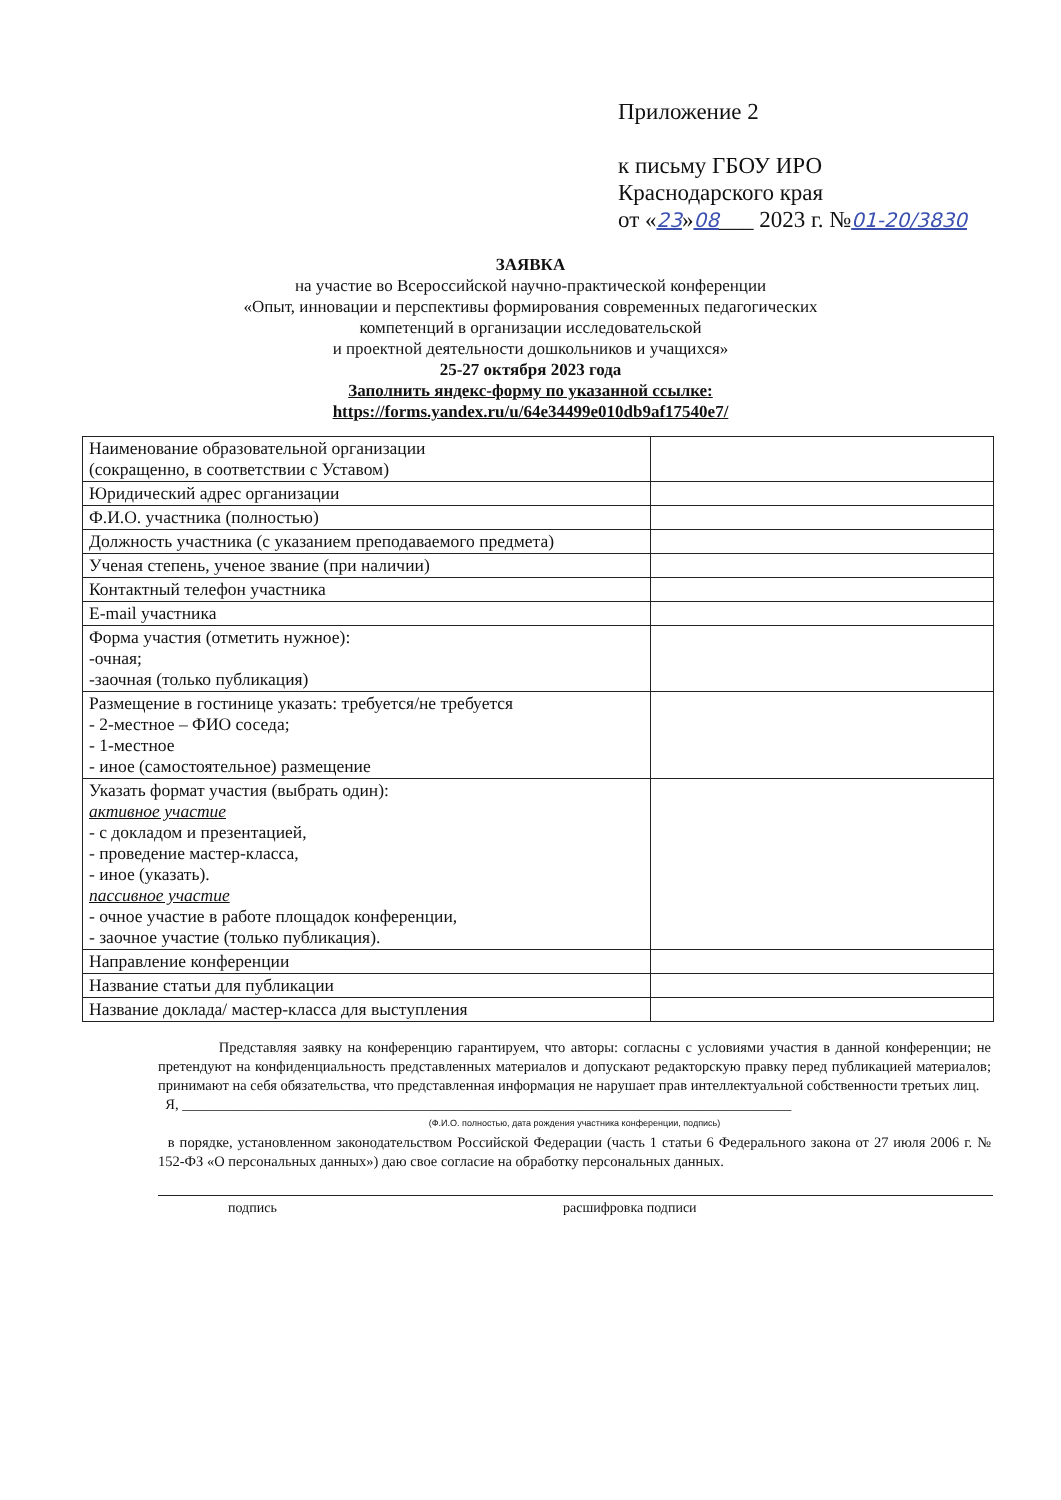Приложение 2
к письму ГБОУ ИРО
Краснодарского края
от «23»08___ 2023 г. №01-20/3830
ЗАЯВКА
на участие во Всероссийской научно-практической конференции
«Опыт, инновации и перспективы формирования современных педагогических
компетенций в организации исследовательской
и проектной деятельности дошкольников и учащихся»
25-27 октября 2023 года
Заполнить яндекс-форму по указанной ссылке:
https://forms.yandex.ru/u/64e34499e010db9af17540e7/
| Наименование образовательной организации (сокращенно, в соответствии с Уставом) | |
| Юридический адрес организации | |
| Ф.И.О. участника (полностью) | |
| Должность участника (с указанием преподаваемого предмета) | |
| Ученая степень, ученое звание (при наличии) | |
| Контактный телефон участника | |
| E-mail участника | |
| Форма участия (отметить нужное): -очная; -заочная (только публикация) | |
| Размещение в гостинице указать: требуется/не требуется - 2-местное – ФИО соседа; - 1-местное - иное (самостоятельное) размещение | |
| Указать формат участия (выбрать один): активное участие - с докладом и презентацией, - проведение мастер-класса, - иное (указать). пассивное участие - очное участие в работе площадок конференции, - заочное участие (только публикация). | |
| Направление конференции | |
| Название статьи для публикации | |
| Название доклада/ мастер-класса для выступления | |
Представляя заявку на конференцию гарантируем, что авторы: согласны с условиями участия в данной конференции; не претендуют на конфиденциальность представленных материалов и допускают редакторскую правку перед публикацией материалов; принимают на себя обязательства, что представленная информация не нарушает прав интеллектуальной собственности третьих лиц.
Я, ____________________________________________________________________________________
(Ф.И.О. полностью, дата рождения участника конференции, подпись)
в порядке, установленном законодательством Российской Федерации (часть 1 статьи 6 Федерального закона от 27 июля 2006 г. № 152-ФЗ «О персональных данных») даю свое согласие на обработку персональных данных.
подпись расшифровка подписи